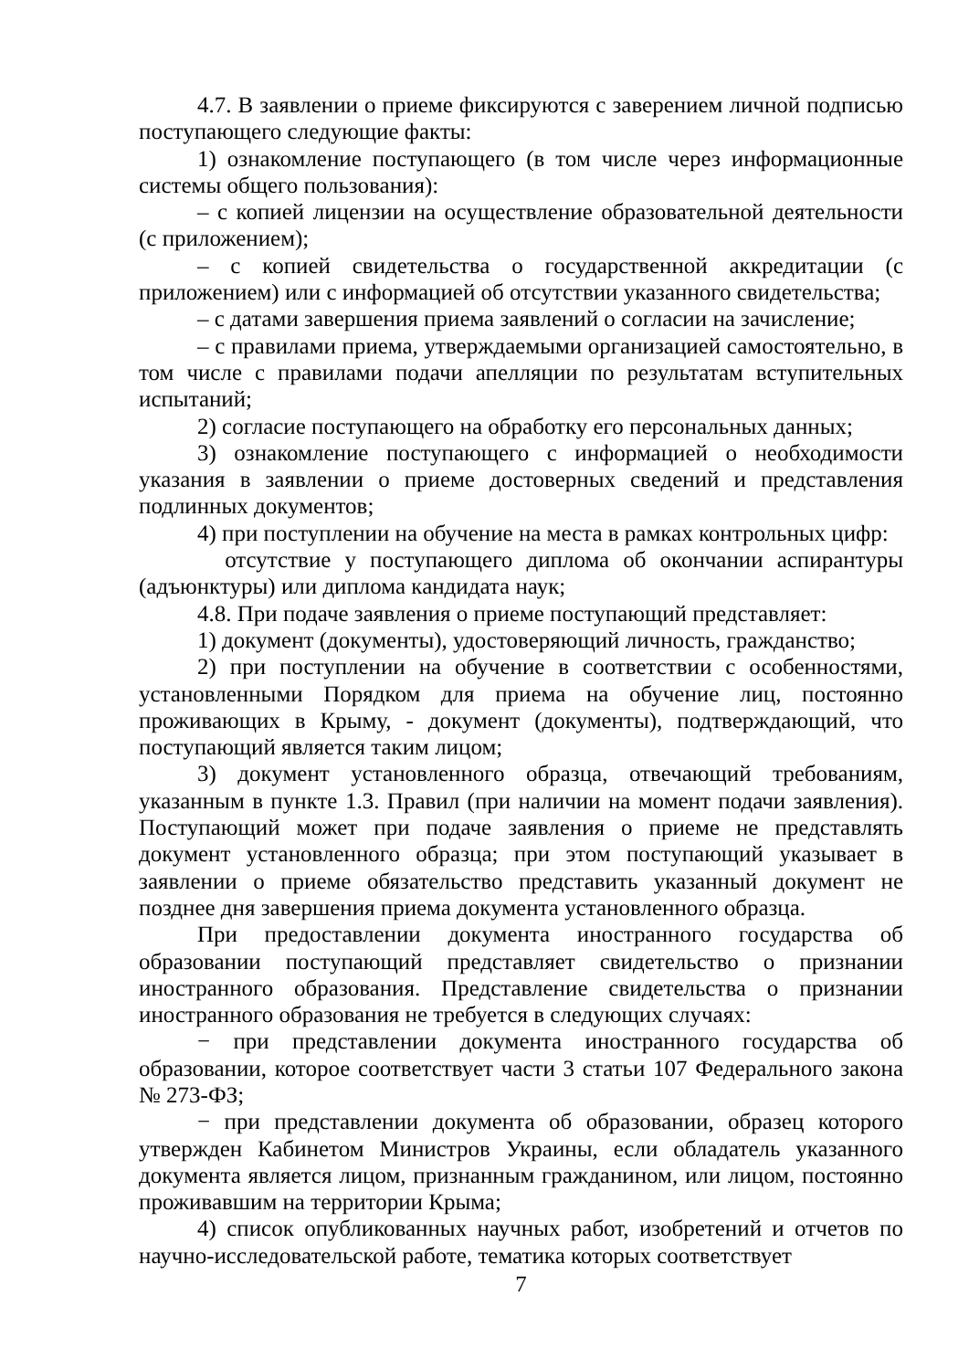4.7. В заявлении о приеме фиксируются с заверением личной подписью поступающего следующие факты:
1) ознакомление поступающего (в том числе через информационные системы общего пользования):
– с копией лицензии на осуществление образовательной деятельности (с приложением);
– с копией свидетельства о государственной аккредитации (с приложением) или с информацией об отсутствии указанного свидетельства;
– с датами завершения приема заявлений о согласии на зачисление;
– с правилами приема, утверждаемыми организацией самостоятельно, в том числе с правилами подачи апелляции по результатам вступительных испытаний;
2) согласие поступающего на обработку его персональных данных;
3) ознакомление поступающего с информацией о необходимости указания в заявлении о приеме достоверных сведений и представления подлинных документов;
4) при поступлении на обучение на места в рамках контрольных цифр:
отсутствие у поступающего диплома об окончании аспирантуры (адъюнктуры) или диплома кандидата наук;
4.8. При подаче заявления о приеме поступающий представляет:
1) документ (документы), удостоверяющий личность, гражданство;
2) при поступлении на обучение в соответствии с особенностями, установленными Порядком для приема на обучение лиц, постоянно проживающих в Крыму, - документ (документы), подтверждающий, что поступающий является таким лицом;
3) документ установленного образца, отвечающий требованиям, указанным в пункте 1.3. Правил (при наличии на момент подачи заявления). Поступающий может при подаче заявления о приеме не представлять документ установленного образца; при этом поступающий указывает в заявлении о приеме обязательство представить указанный документ не позднее дня завершения приема документа установленного образца.
При предоставлении документа иностранного государства об образовании поступающий представляет свидетельство о признании иностранного образования. Представление свидетельства о признании иностранного образования не требуется в следующих случаях:
− при представлении документа иностранного государства об образовании, которое соответствует части 3 статьи 107 Федерального закона № 273-ФЗ;
− при представлении документа об образовании, образец которого утвержден Кабинетом Министров Украины, если обладатель указанного документа является лицом, признанным гражданином, или лицом, постоянно проживавшим на территории Крыма;
4) список опубликованных научных работ, изобретений и отчетов по научно-исследовательской работе, тематика которых соответствует
7